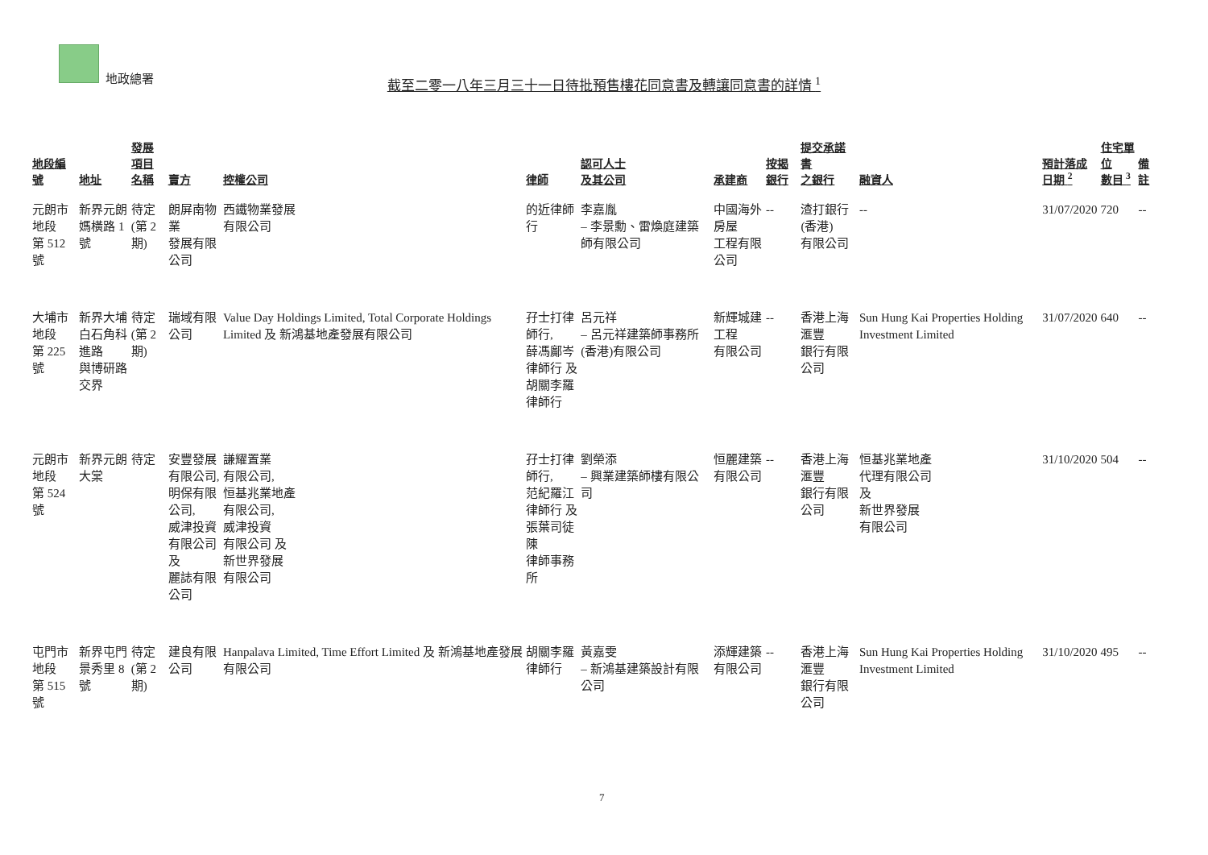地政總署
截至二零一八年三月三十一日待批預售樓花同意書及轉讓同意書的詳情 <sup>1</sup>
| 地段編號 | 地址 | 發展項目 名稱 | 賣方 | 控權公司 | 律師 | 認可人士 及其公司 | 承建商 | 按揭銀行 | 提交承諾書 之銀行 | 融資人 | 預計落成 日期 <sup>2</sup> | 住宅單位 數目 <sup>3</sup> | 備註 |
| --- | --- | --- | --- | --- | --- | --- | --- | --- | --- | --- | --- | --- | --- |
| 元朗市地段 第 512 號 | 新界元朗 媽橫路 1 號 | 待定 (第 2 期) | 朗屏南物業 發展有限公司 | 西鐵物業發展 有限公司 | 的近律師行 | 李嘉胤 – 李景勳、雷煥庭建築師有限公司 | 中國海外房屋 工程有限公司 | -- | 渣打銀行(香港) 有限公司 | -- | 31/07/2020 | 720 | -- |
| 大埔市地段 第 225 號 | 新界大埔 白石角科進路 與博研路交界 | 待定 (第 2 期) | 瑞域有限公司 | Value Day Holdings Limited, Total Corporate Holdings Limited 及 新鴻基地產發展有限公司 | 孖士打律師行, 薛馮鄺岑 律師行 及 胡關李羅 律師行 | 呂元祥 – 呂元祥建築師事務所(香港)有限公司 | 新輝城建工程 有限公司 | -- | 香港上海滙豐 銀行有限公司 | Sun Hung Kai Properties Holding Investment Limited | 31/07/2020 | 640 | -- |
| 元朗市地段 第 524 號 | 新界元朗 大棠 | 待定 | 安豐發展 有限公司, 明保有限公司, 威津投資 有限公司 及 麗誌有限公司 | 謙耀置業 有限公司, 恒基兆業地產 有限公司, 威津投資 有限公司 及 新世界發展 有限公司 | 孖士打律師行, 范紀羅江 律師行 及 張葉司徒陳 律師事務所 | 劉榮添 – 興業建築師樓有限公司 | 恒麗建築 有限公司 | -- | 香港上海滙豐 銀行有限公司 | 恒基兆業地產 代理有限公司 及 新世界發展 有限公司 | 31/10/2020 | 504 | -- |
| 屯門市地段 第 515 號 | 新界屯門 景秀里 8 號 | 待定 (第 2 期) | 建良有限公司 | Hanpalava Limited, Time Effort Limited 及 新鴻基地產發展有限公司 | 胡關李羅 律師行 | 黃嘉雯 – 新鴻基建築設計有限公司 | 添輝建築 有限公司 | -- | 香港上海滙豐 銀行有限公司 | Sun Hung Kai Properties Holding Investment Limited | 31/10/2020 | 495 | -- |
7